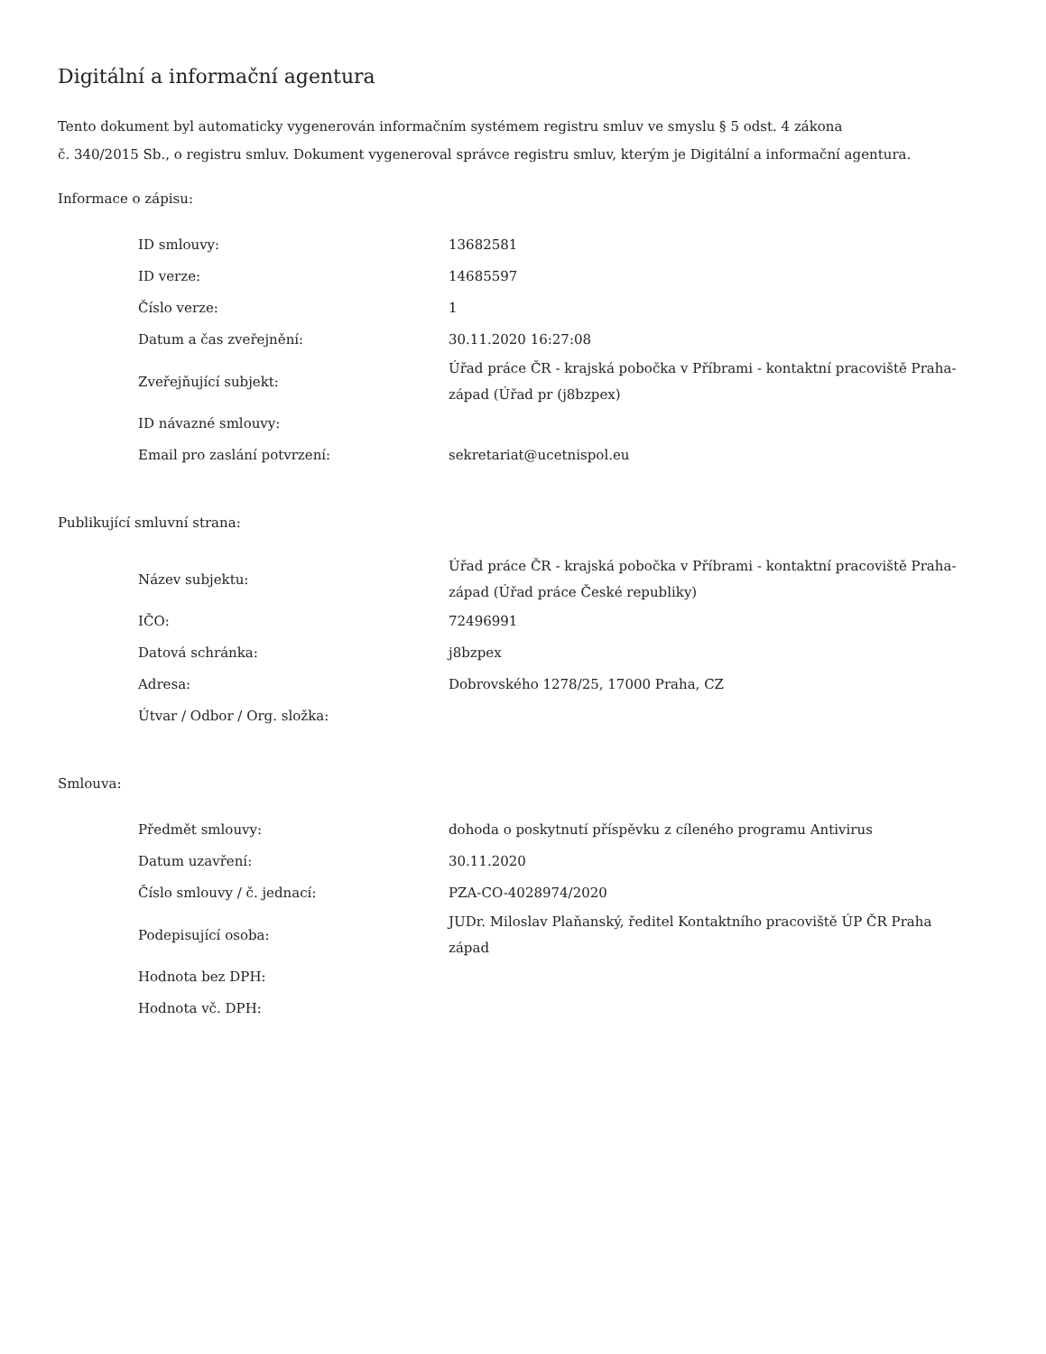Digitální a informační agentura
Tento dokument byl automaticky vygenerován informačním systémem registru smluv ve smyslu § 5 odst. 4 zákona
č. 340/2015 Sb., o registru smluv. Dokument vygeneroval správce registru smluv, kterým je Digitální a informační agentura.
Informace o zápisu:
| ID smlouvy: | 13682581 |
| ID verze: | 14685597 |
| Číslo verze: | 1 |
| Datum a čas zveřejnění: | 30.11.2020 16:27:08 |
| Zveřejňující subjekt: | Úřad práce ČR - krajská pobočka v Příbrami - kontaktní pracoviště Praha-západ (Úřad pr (j8bzpex) |
| ID návazné smlouvy: | |
| Email pro zaslání potvrzení: | sekretariat@ucetnispol.eu |
Publikující smluvní strana:
| Název subjektu: | Úřad práce ČR - krajská pobočka v Příbrami - kontaktní pracoviště Praha-západ (Úřad práce České republiky) |
| IČO: | 72496991 |
| Datová schránka: | j8bzpex |
| Adresa: | Dobrovského 1278/25, 17000 Praha, CZ |
| Útvar / Odbor / Org. složka: | |
Smlouva:
| Předmět smlouvy: | dohoda o poskytnutí příspěvku z cíleného programu Antivirus |
| Datum uzavření: | 30.11.2020 |
| Číslo smlouvy / č. jednací: | PZA-CO-4028974/2020 |
| Podepisující osoba: | JUDr. Miloslav Plaňanský, ředitel Kontaktního pracoviště ÚP ČR Praha západ |
| Hodnota bez DPH: | |
| Hodnota vč. DPH: | |